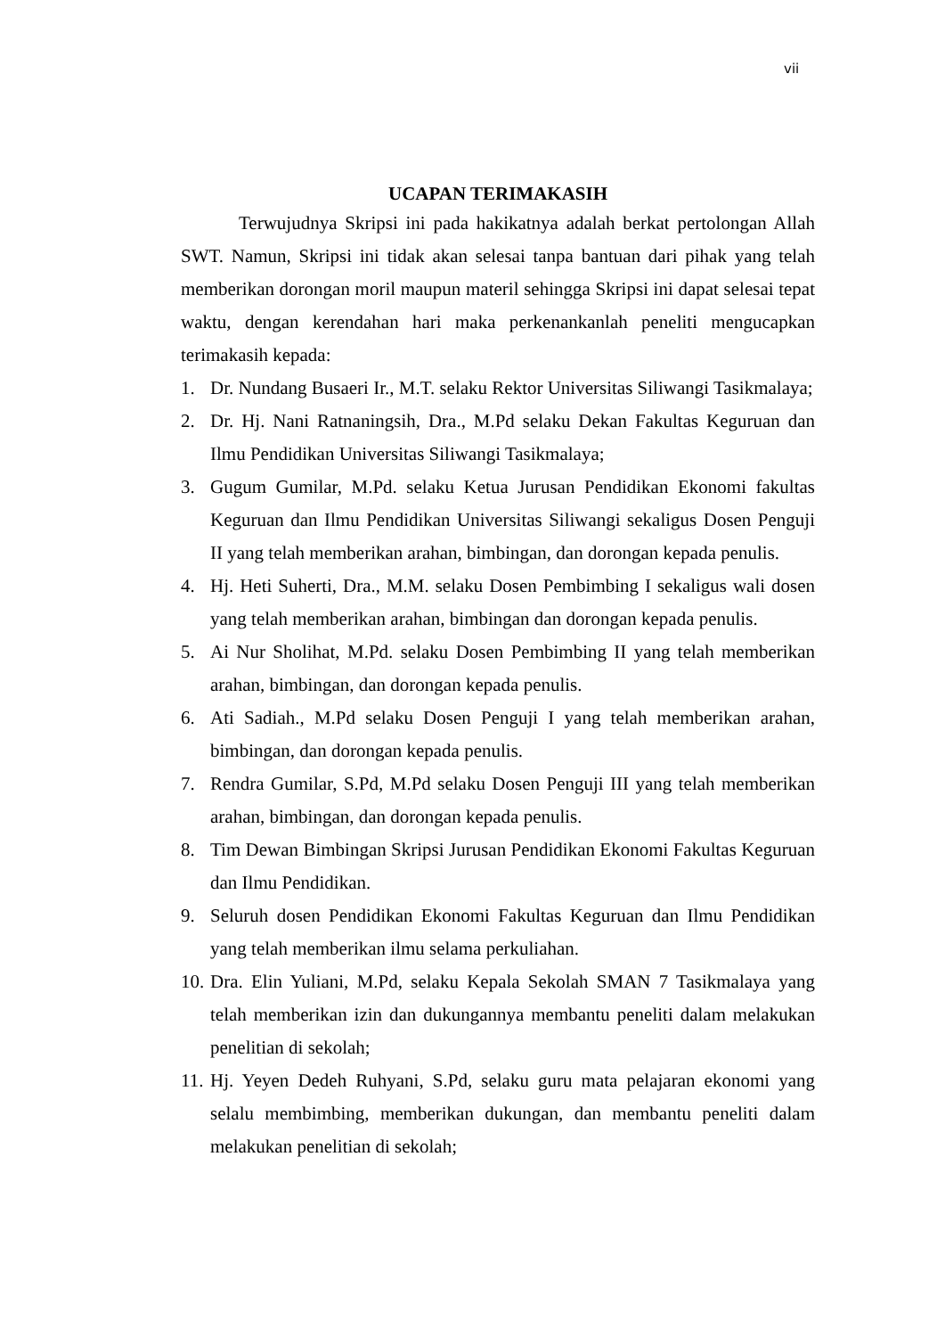vii
UCAPAN TERIMAKASIH
Terwujudnya Skripsi ini pada hakikatnya adalah berkat pertolongan Allah SWT. Namun, Skripsi ini tidak akan selesai tanpa bantuan dari pihak yang telah memberikan dorongan moril maupun materil sehingga Skripsi ini dapat selesai tepat waktu, dengan kerendahan hari maka perkenankanlah peneliti mengucapkan terimakasih kepada:
1. Dr. Nundang Busaeri Ir., M.T. selaku Rektor Universitas Siliwangi Tasikmalaya;
2. Dr. Hj. Nani Ratnaningsih, Dra., M.Pd selaku Dekan Fakultas Keguruan dan Ilmu Pendidikan Universitas Siliwangi Tasikmalaya;
3. Gugum Gumilar, M.Pd. selaku Ketua Jurusan Pendidikan Ekonomi fakultas Keguruan dan Ilmu Pendidikan Universitas Siliwangi sekaligus Dosen Penguji II yang telah memberikan arahan, bimbingan, dan dorongan kepada penulis.
4. Hj. Heti Suherti, Dra., M.M. selaku Dosen Pembimbing I sekaligus wali dosen yang telah memberikan arahan, bimbingan dan dorongan kepada penulis.
5. Ai Nur Sholihat, M.Pd. selaku Dosen Pembimbing II yang telah memberikan arahan, bimbingan, dan dorongan kepada penulis.
6. Ati Sadiah., M.Pd selaku Dosen Penguji I yang telah memberikan arahan, bimbingan, dan dorongan kepada penulis.
7. Rendra Gumilar, S.Pd, M.Pd selaku Dosen Penguji III yang telah memberikan arahan, bimbingan, dan dorongan kepada penulis.
8. Tim Dewan Bimbingan Skripsi Jurusan Pendidikan Ekonomi Fakultas Keguruan dan Ilmu Pendidikan.
9. Seluruh dosen Pendidikan Ekonomi Fakultas Keguruan dan Ilmu Pendidikan yang telah memberikan ilmu selama perkuliahan.
10. Dra. Elin Yuliani, M.Pd, selaku Kepala Sekolah SMAN 7 Tasikmalaya yang telah memberikan izin dan dukungannya membantu peneliti dalam melakukan penelitian di sekolah;
11. Hj. Yeyen Dedeh Ruhyani, S.Pd, selaku guru mata pelajaran ekonomi yang selalu membimbing, memberikan dukungan, dan membantu peneliti dalam melakukan penelitian di sekolah;